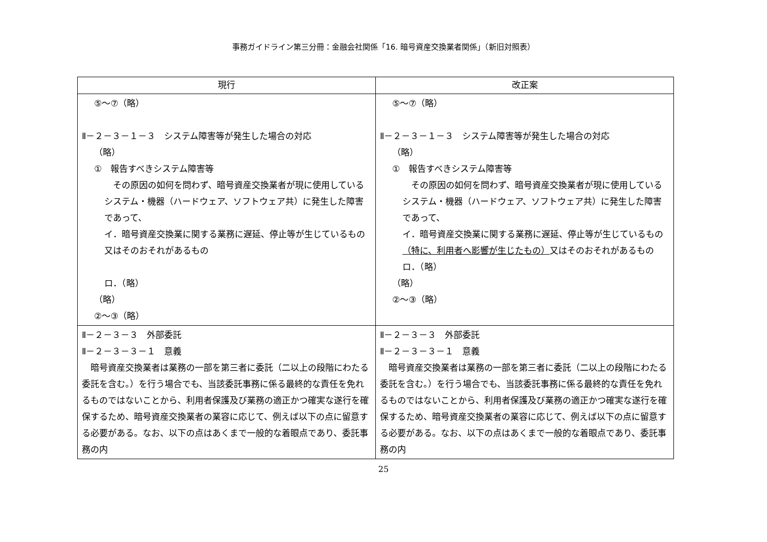事務ガイドライン第三分冊：金融会社関係「16. 暗号資産交換業者関係」（新旧対照表）
| 現行 | 改正案 |
| --- | --- |
| ⑤～⑦（略） Ⅱ－２－３－１－３ システム障害等が発生した場合の対応 （略） ① 報告すべきシステム障害等 その原因の如何を問わず、暗号資産交換業者が現に使用しているシステム・機器（ハードウェア、ソフトウェア共）に発生した障害であって、 イ．暗号資産交換業に関する業務に遅延、停止等が生じているもの又はそのおそれがあるもの ロ．（略） （略） ②～③（略） | ⑤～⑦（略） Ⅱ－２－３－１－３ システム障害等が発生した場合の対応 （略） ① 報告すべきシステム障害等 その原因の如何を問わず、暗号資産交換業者が現に使用しているシステム・機器（ハードウェア、ソフトウェア共）に発生した障害であって、 イ．暗号資産交換業に関する業務に遅延、停止等が生じているもの （特に、利用者へ影響が生じたもの） 又はそのおそれがあるもの ロ．（略） （略） ②～③（略） |
| Ⅱ－２－３－３ 外部委託 Ⅱ－２－３－３－１ 意義 暗号資産交換業者は業務の一部を第三者に委託（二以上の段階にわたる委託を含む。）を行う場合でも、当該委託事務に係る最終的な責任を免れるものではないことから、利用者保護及び業務の適正かつ確実な遂行を確保するため、暗号資産交換業者の業容に応じて、例えば以下の点に留意する必要がある。なお、以下の点はあくまで一般的な着眼点であり、委託事務の内 | Ⅱ－２－３－３ 外部委託 Ⅱ－２－３－３－１ 意義 暗号資産交換業者は業務の一部を第三者に委託（二以上の段階にわたる委託を含む。）を行う場合でも、当該委託事務に係る最終的な責任を免れるものではないことから、利用者保護及び業務の適正かつ確実な遂行を確保するため、暗号資産交換業者の業容に応じて、例えば以下の点に留意する必要がある。なお、以下の点はあくまで一般的な着眼点であり、委託事務の内 |
25